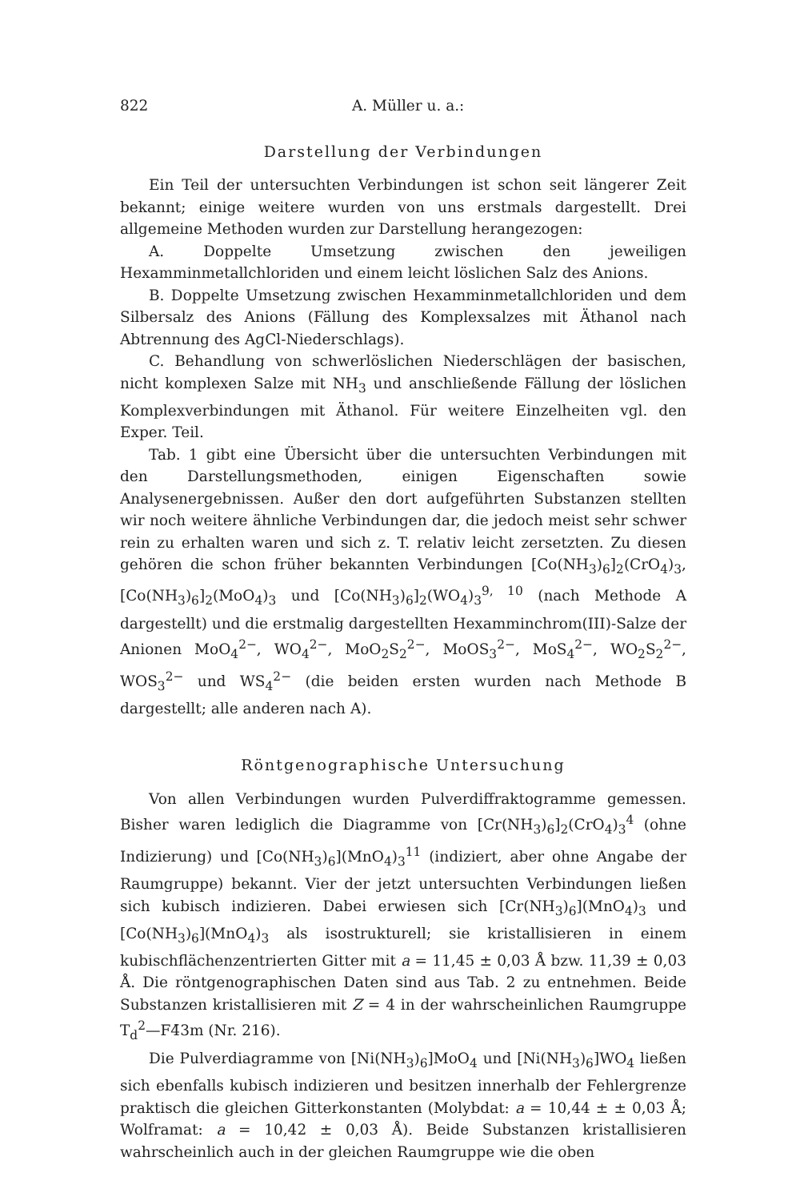822 A. Müller u. a.:
Darstellung der Verbindungen
Ein Teil der untersuchten Verbindungen ist schon seit längerer Zeit bekannt; einige weitere wurden von uns erstmals dargestellt. Drei allgemeine Methoden wurden zur Darstellung herangezogen:
A. Doppelte Umsetzung zwischen den jeweiligen Hexamminmetallchloriden und einem leicht löslichen Salz des Anions.
B. Doppelte Umsetzung zwischen Hexamminmetallchloriden und dem Silbersalz des Anions (Fällung des Komplexsalzes mit Äthanol nach Abtrennung des AgCl-Niederschlags).
C. Behandlung von schwerlöslichen Niederschlägen der basischen, nicht komplexen Salze mit NH<sub>3</sub> und anschließende Fällung der löslichen Komplexverbindungen mit Äthanol. Für weitere Einzelheiten vgl. den Exper. Teil.
Tab. 1 gibt eine Übersicht über die untersuchten Verbindungen mit den Darstellungsmethoden, einigen Eigenschaften sowie Analysenergebnissen. Außer den dort aufgeführten Substanzen stellten wir noch weitere ähnliche Verbindungen dar, die jedoch meist sehr schwer rein zu erhalten waren und sich z. T. relativ leicht zersetzten. Zu diesen gehören die schon früher bekannten Verbindungen [Co(NH<sub>3</sub>)<sub>6</sub>]<sub>2</sub>(CrO<sub>4</sub>)<sub>3</sub>, [Co(NH<sub>3</sub>)<sub>6</sub>]<sub>2</sub>(MoO<sub>4</sub>)<sub>3</sub> und [Co(NH<sub>3</sub>)<sub>6</sub>]<sub>2</sub>(WO<sub>4</sub>)<sub>3</sub><sup>9, 10</sup> (nach Methode A dargestellt) und die erstmalig dargestellten Hexamminchrom(III)-Salze der Anionen MoO<sub>4</sub><sup>2−</sup>, WO<sub>4</sub><sup>2−</sup>, MoO<sub>2</sub>S<sub>2</sub><sup>2−</sup>, MoOS<sub>3</sub><sup>2−</sup>, MoS<sub>4</sub><sup>2−</sup>, WO<sub>2</sub>S<sub>2</sub><sup>2−</sup>, WOS<sub>3</sub><sup>2−</sup> und WS<sub>4</sub><sup>2−</sup> (die beiden ersten wurden nach Methode B dargestellt; alle anderen nach A).
Röntgenographische Untersuchung
Von allen Verbindungen wurden Pulverdiffraktogramme gemessen. Bisher waren lediglich die Diagramme von [Cr(NH<sub>3</sub>)<sub>6</sub>]<sub>2</sub>(CrO<sub>4</sub>)<sub>3</sub><sup>4</sup> (ohne Indizierung) und [Co(NH<sub>3</sub>)<sub>6</sub>](MnO<sub>4</sub>)<sub>3</sub><sup>11</sup> (indiziert, aber ohne Angabe der Raumgruppe) bekannt. Vier der jetzt untersuchten Verbindungen ließen sich kubisch indizieren. Dabei erwiesen sich [Cr(NH<sub>3</sub>)<sub>6</sub>](MnO<sub>4</sub>)<sub>3</sub> und [Co(NH<sub>3</sub>)<sub>6</sub>](MnO<sub>4</sub>)<sub>3</sub> als isostrukturell; sie kristallisieren in einem kubischflächenzentrierten Gitter mit a = 11,45 ± 0,03 Å bzw. 11,39 ± 0,03 Å. Die röntgenographischen Daten sind aus Tab. 2 zu entnehmen. Beide Substanzen kristallisieren mit Z = 4 in der wahrscheinlichen Raumgruppe T<sub>d</sub><sup>2</sup>—F4̄3m (Nr. 216).
Die Pulverdiagramme von [Ni(NH<sub>3</sub>)<sub>6</sub>]MoO<sub>4</sub> und [Ni(NH<sub>3</sub>)<sub>6</sub>]WO<sub>4</sub> ließen sich ebenfalls kubisch indizieren und besitzen innerhalb der Fehlergrenze praktisch die gleichen Gitterkonstanten (Molybdat: a = 10,44 ± ± 0,03 Å; Wolframat: a = 10,42 ± 0,03 Å). Beide Substanzen kristallisieren wahrscheinlich auch in der gleichen Raumgruppe wie die oben